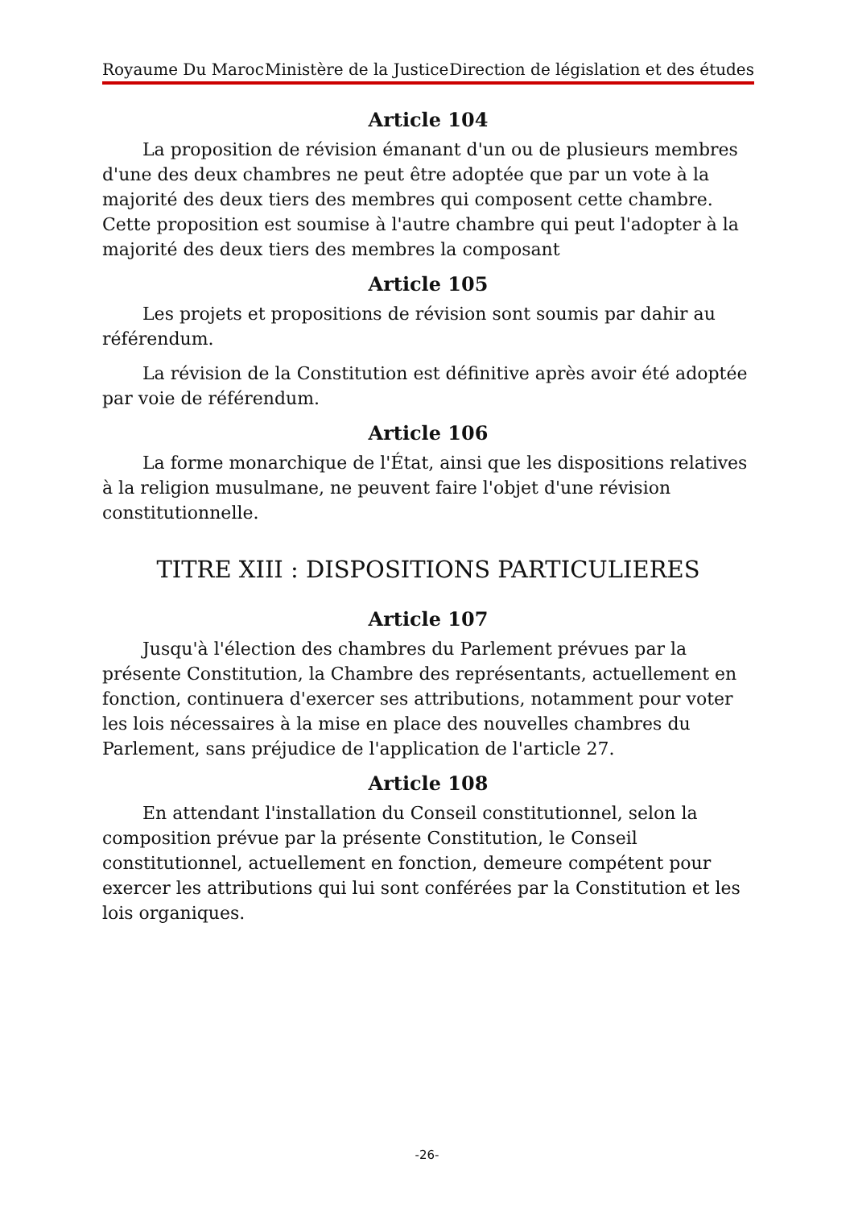Royaume Du Maroc Ministère de la Justice Direction de législation et des études
Article 104
La proposition de révision émanant d'un ou de plusieurs membres d'une des deux chambres ne peut être adoptée que par un vote à la majorité des deux tiers des membres qui composent cette chambre. Cette proposition est soumise à l'autre chambre qui peut l'adopter à la majorité des deux tiers des membres la composant
Article 105
Les projets et propositions de révision sont soumis par dahir au référendum.
La révision de la Constitution est définitive après avoir été adoptée par voie de référendum.
Article 106
La forme monarchique de l'État, ainsi que les dispositions relatives à la religion musulmane, ne peuvent faire l'objet d'une révision constitutionnelle.
TITRE XIII : DISPOSITIONS PARTICULIERES
Article 107
Jusqu'à l'élection des chambres du Parlement prévues par la présente Constitution, la Chambre des représentants, actuellement en fonction, continuera d'exercer ses attributions, notamment pour voter les lois nécessaires à la mise en place des nouvelles chambres du Parlement, sans préjudice de l'application de l'article 27.
Article 108
En attendant l'installation du Conseil constitutionnel, selon la composition prévue par la présente Constitution, le Conseil constitutionnel, actuellement en fonction, demeure compétent pour exercer les attributions qui lui sont conférées par la Constitution et les lois organiques.
-26-